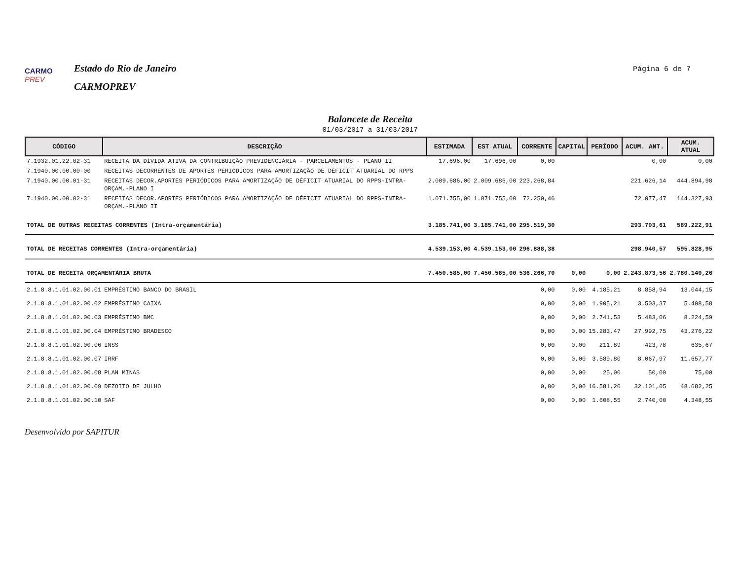CARMO PREV
Estado do Rio de Janeiro
CARMOPREV
Página 6 de 7
Balancete de Receita
01/03/2017 a 31/03/2017
| CÓDIGO | DESCRIÇÃO | ESTIMADA | EST ATUAL | CORRENTE | CAPITAL | PERÍODO | ACUM. ANT. | ACUM. ATUAL |
| --- | --- | --- | --- | --- | --- | --- | --- | --- |
| 7.1932.01.22.02-31 | RECEITA DA DÍVIDA ATIVA DA CONTRIBUIÇÃO PREVIDENCIÁRIA - PARCELAMENTOS - PLANO II | 17.696,00 | 17.696,00 | 0,00 | | | 0,00 | 0,00 |
| 7.1940.00.00.00-00 | RECEITAS DECORRENTES DE APORTES PERIÓDICOS PARA AMORTIZAÇÃO DE DÉFICIT ATUARIAL DO RPPS | | | | | | | |
| 7.1940.00.00.01-31 | RECEITAS DECOR.APORTES PERIÓDICOS PARA AMORTIZAÇÃO DE DÉFICIT ATUARIAL DO RPPS-INTRA-ORÇAM.-PLANO I | 2.009.686,00 | 2.009.686,00 | 223.268,84 | | | 221.626,14 | 444.894,98 |
| 7.1940.00.00.02-31 | RECEITAS DECOR.APORTES PERIÓDICOS PARA AMORTIZAÇÃO DE DÉFICIT ATUARIAL DO RPPS-INTRA-ORÇAM.-PLANO II | 1.071.755,00 | 1.071.755,00 | 72.250,46 | | | 72.077,47 | 144.327,93 |
| TOTAL DE OUTRAS RECEITAS CORRENTES (Intra-orçamentária) | | 3.185.741,00 | 3.185.741,00 | 295.519,30 | | | 293.703,61 | 589.222,91 |
| TOTAL DE RECEITAS CORRENTES (Intra-orçamentária) | | 4.539.153,00 | 4.539.153,00 | 296.888,38 | | | 298.940,57 | 595.828,95 |
| TOTAL DE RECEITA ORÇAMENTÁRIA BRUTA | | 7.450.585,00 | 7.450.585,00 | 536.266,70 | 0,00 | 0,00 | 2.243.873,56 | 2.780.140,26 |
| 2.1.8.8.1.01.02.00.01 | EMPRÉSTIMO BANCO DO BRASIL | | | 0,00 | 0,00 | 4.185,21 | 8.858,94 | 13.044,15 |
| 2.1.8.8.1.01.02.00.02 | EMPRÉSTIMO CAIXA | | | 0,00 | 0,00 | 1.905,21 | 3.503,37 | 5.408,58 |
| 2.1.8.8.1.01.02.00.03 | EMPRÉSTIMO BMC | | | 0,00 | 0,00 | 2.741,53 | 5.483,06 | 8.224,59 |
| 2.1.8.8.1.01.02.00.04 | EMPRÉSTIMO BRADESCO | | | 0,00 | 0,00 | 15.283,47 | 27.992,75 | 43.276,22 |
| 2.1.8.8.1.01.02.00.06 | INSS | | | 0,00 | 0,00 | 211,89 | 423,78 | 635,67 |
| 2.1.8.8.1.01.02.00.07 | IRRF | | | 0,00 | 0,00 | 3.589,80 | 8.067,97 | 11.657,77 |
| 2.1.8.8.1.01.02.00.08 | PLAN MINAS | | | 0,00 | 0,00 | 25,00 | 50,00 | 75,00 |
| 2.1.8.8.1.01.02.00.09 | DEZOITO DE JULHO | | | 0,00 | 0,00 | 16.581,20 | 32.101,05 | 48.682,25 |
| 2.1.8.8.1.01.02.00.10 | SAF | | | 0,00 | 0,00 | 1.608,55 | 2.740,00 | 4.348,55 |
Desenvolvido por SAPITUR